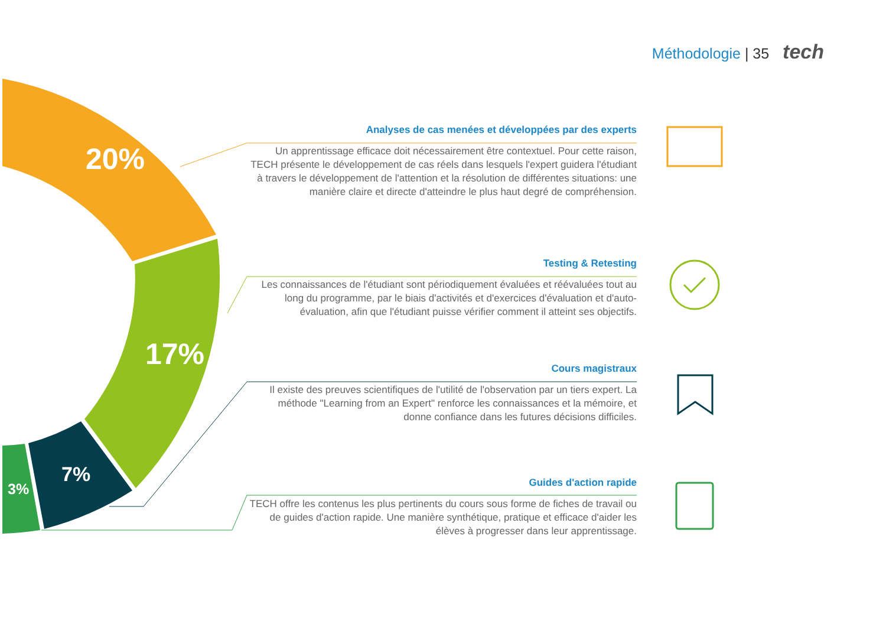Méthodologie | 35 tech
20%
17%
7%
3%
Analyses de cas menées et développées par des experts
Un apprentissage efficace doit nécessairement être contextuel. Pour cette raison, TECH présente le développement de cas réels dans lesquels l'expert guidera l'étudiant à travers le développement de l'attention et la résolution de différentes situations: une manière claire et directe d'atteindre le plus haut degré de compréhension.
Testing & Retesting
Les connaissances de l'étudiant sont périodiquement évaluées et réévaluées tout au long du programme, par le biais d'activités et d'exercices d'évaluation et d'auto-évaluation, afin que l'étudiant puisse vérifier comment il atteint ses objectifs.
Cours magistraux
Il existe des preuves scientifiques de l'utilité de l'observation par un tiers expert. La méthode "Learning from an Expert" renforce les connaissances et la mémoire, et donne confiance dans les futures décisions difficiles.
Guides d'action rapide
TECH offre les contenus les plus pertinents du cours sous forme de fiches de travail ou de guides d'action rapide. Une manière synthétique, pratique et efficace d'aider les élèves à progresser dans leur apprentissage.